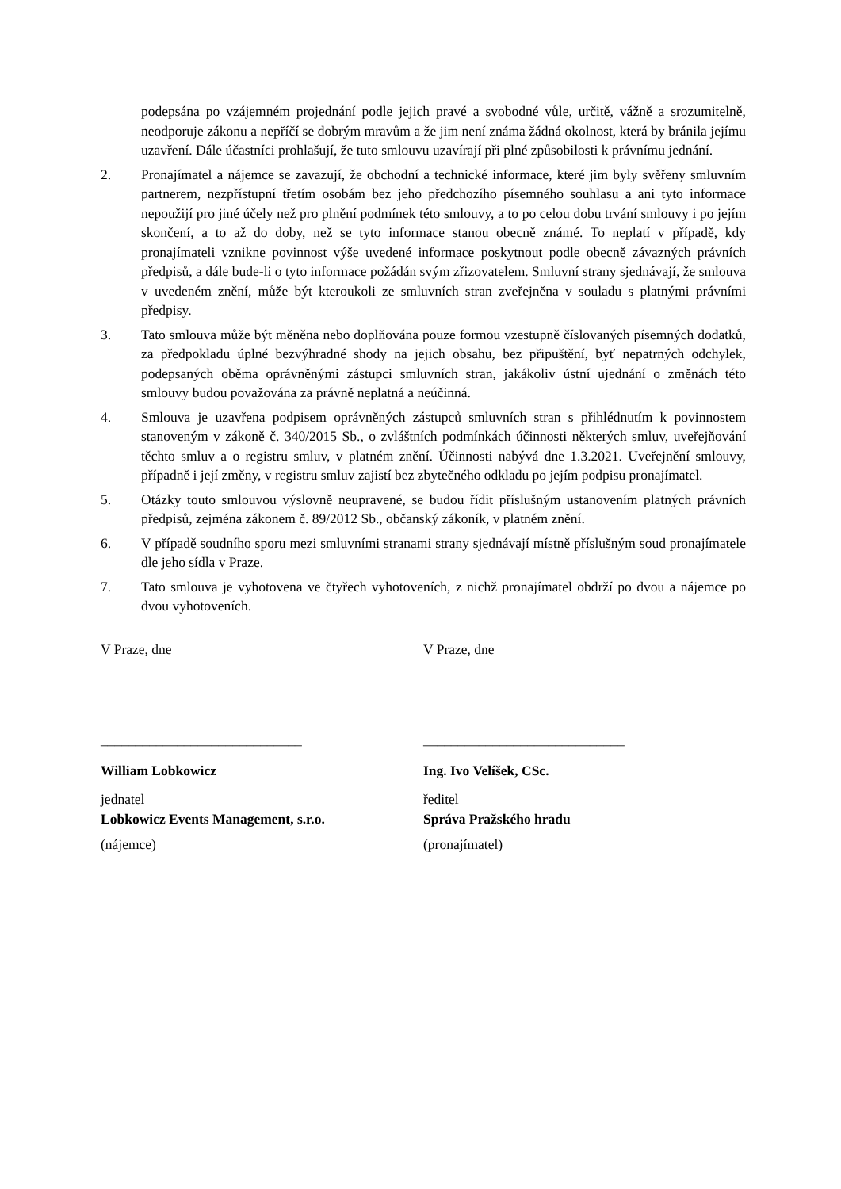podepsána po vzájemném projednání podle jejich pravé a svobodné vůle, určitě, vážně a srozumitelně, neodporuje zákonu a nepříčí se dobrým mravům a že jim není známa žádná okolnost, která by bránila jejímu uzavření. Dále účastníci prohlašují, že tuto smlouvu uzavírají při plné způsobilosti k právnímu jednání.
2. Pronajímatel a nájemce se zavazují, že obchodní a technické informace, které jim byly svěřeny smluvním partnerem, nezpřístupní třetím osobám bez jeho předchozího písemného souhlasu a ani tyto informace nepoužijí pro jiné účely než pro plnění podmínek této smlouvy, a to po celou dobu trvání smlouvy i po jejím skončení, a to až do doby, než se tyto informace stanou obecně známé. To neplatí v případě, kdy pronajímateli vznikne povinnost výše uvedené informace poskytnout podle obecně závazných právních předpisů, a dále bude-li o tyto informace požádán svým zřizovatelem. Smluvní strany sjednávají, že smlouva v uvedeném znění, může být kteroukoli ze smluvních stran zveřejněna v souladu s platnými právními předpisy.
3. Tato smlouva může být měněna nebo doplňována pouze formou vzestupně číslovaných písemných dodatků, za předpokladu úplné bezvýhradné shody na jejich obsahu, bez připuštění, byť nepatrných odchylek, podepsaných oběma oprávněnými zástupci smluvních stran, jakákoliv ústní ujednání o změnách této smlouvy budou považována za právně neplatná a neúčinná.
4. Smlouva je uzavřena podpisem oprávněných zástupců smluvních stran s přihlédnutím k povinnostem stanoveným v zákoně č. 340/2015 Sb., o zvláštních podmínkách účinnosti některých smluv, uveřejňování těchto smluv a o registru smluv, v platném znění. Účinnosti nabývá dne 1.3.2021. Uveřejnění smlouvy, případně i její změny, v registru smluv zajistí bez zbytečného odkladu po jejím podpisu pronajímatel.
5. Otázky touto smlouvou výslovně neupravené, se budou řídit příslušným ustanovením platných právních předpisů, zejména zákonem č. 89/2012 Sb., občanský zákoník, v platném znění.
6. V případě soudního sporu mezi smluvními stranami strany sjednávají místně příslušným soud pronajímatele dle jeho sídla v Praze.
7. Tato smlouva je vyhotovena ve čtyřech vyhotoveních, z nichž pronajímatel obdrží po dvou a nájemce po dvou vyhotoveních.
V Praze, dne
_____________________________
William Lobkowicz
jednatel
Lobkowicz Events Management, s.r.o.
(nájemce)
V Praze, dne
_____________________________
Ing. Ivo Velíšek, CSc.
ředitel
Správa Pražského hradu
(pronajímatel)